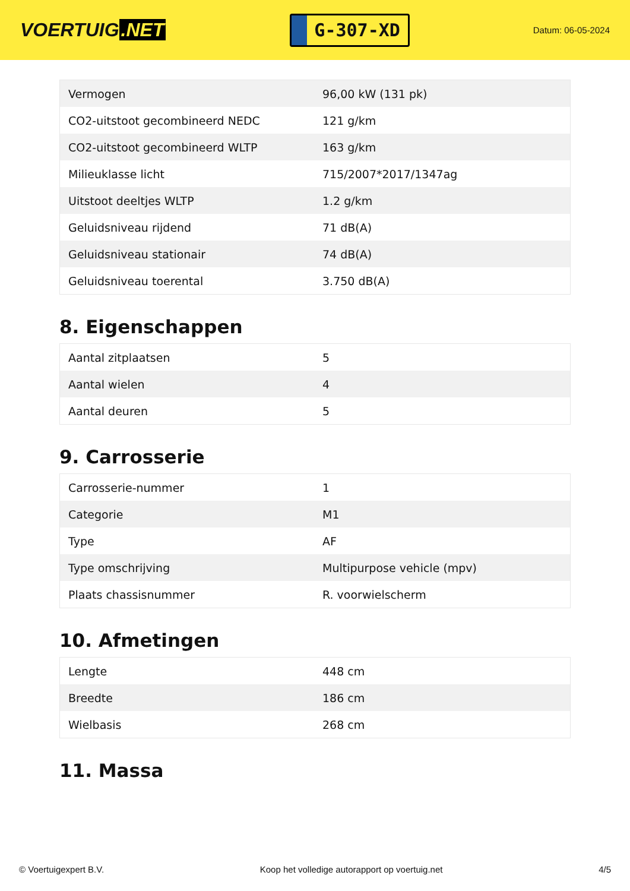VOERTUIG.NET
G-307-XD
Datum: 06-05-2024
| Vermogen | 96,00 kW (131 pk) |
| CO2-uitstoot gecombineerd NEDC | 121 g/km |
| CO2-uitstoot gecombineerd WLTP | 163 g/km |
| Milieuklasse licht | 715/2007*2017/1347ag |
| Uitstoot deeltjes WLTP | 1.2 g/km |
| Geluidsniveau rijdend | 71 dB(A) |
| Geluidsniveau stationair | 74 dB(A) |
| Geluidsniveau toerental | 3.750 dB(A) |
8. Eigenschappen
| Aantal zitplaatsen | 5 |
| Aantal wielen | 4 |
| Aantal deuren | 5 |
9. Carrosserie
| Carrosserie-nummer | 1 |
| Categorie | M1 |
| Type | AF |
| Type omschrijving | Multipurpose vehicle (mpv) |
| Plaats chassisnummer | R. voorwielscherm |
10. Afmetingen
| Lengte | 448 cm |
| Breedte | 186 cm |
| Wielbasis | 268 cm |
11. Massa
© Voertuigexpert B.V. Koop het volledige autorapport op voertuig.net 4/5